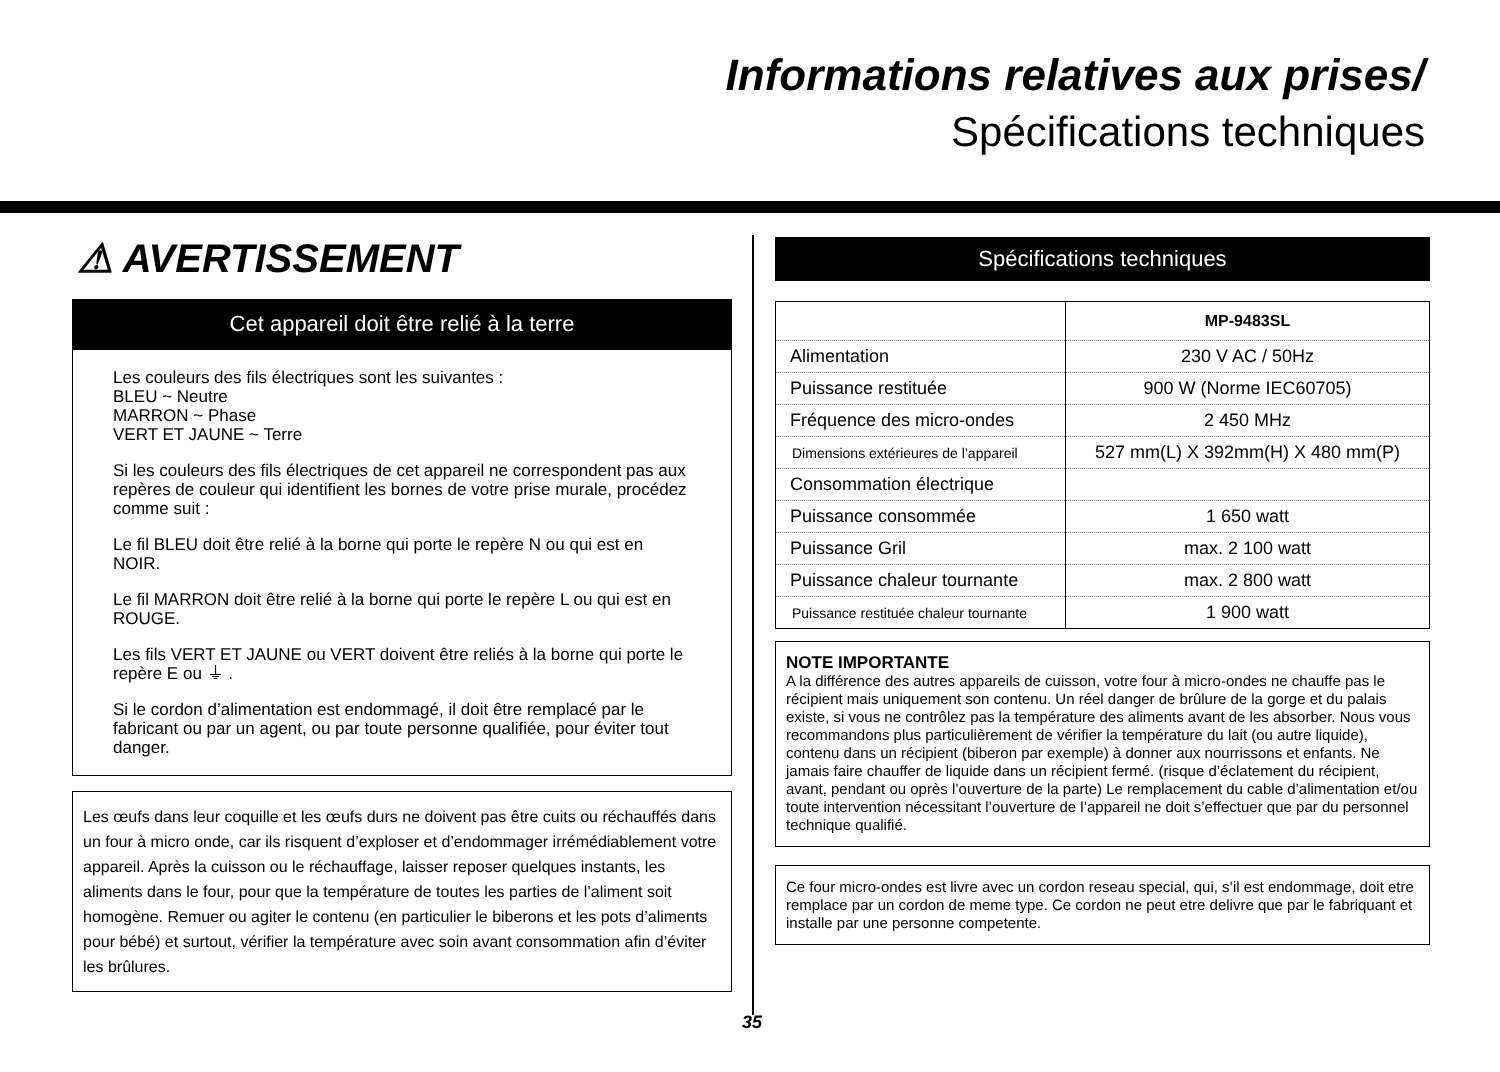Informations relatives aux prises/
Spécifications techniques
⚠ AVERTISSEMENT
Cet appareil doit être relié à la terre
Les couleurs des fils électriques sont les suivantes :
BLEU ~ Neutre
MARRON ~ Phase
VERT ET JAUNE ~ Terre
Si les couleurs des fils électriques de cet appareil ne correspondent pas aux repères de couleur qui identifient les bornes de votre prise murale, procédez comme suit :
Le fil BLEU doit être relié à la borne qui porte le repère N ou qui est en NOIR.
Le fil MARRON doit être relié à la borne qui porte le repère L ou qui est en ROUGE.
Les fils VERT ET JAUNE ou VERT doivent être reliés à la borne qui porte le repère E ou ⏚ .
Si le cordon d’alimentation est endommagé, il doit être remplacé par le fabricant ou par un agent, ou par toute personne qualifiée, pour éviter tout danger.
Les œufs dans leur coquille et les œufs durs ne doivent pas être cuits ou réchauffés dans un four à micro onde, car ils risquent d’exploser et d’endommager irrémédiablement votre appareil. Après la cuisson ou le réchauffage, laisser reposer quelques instants, les aliments dans le four, pour que la température de toutes les parties de l’aliment soit homogène. Remuer ou agiter le contenu (en particulier le biberons et les pots d’aliments pour bébé) et surtout, vérifier la température avec soin avant consommation afin d’éviter les brûlures.
Spécifications techniques
| | MP-9483SL |
| --- | --- |
| Alimentation | 230 V AC / 50Hz |
| Puissance restituée | 900 W (Norme IEC60705) |
| Fréquence des micro-ondes | 2 450 MHz |
| Dimensions extérieures de l’appareil | 527 mm(L) X 392mm(H) X 480 mm(P) |
| Consommation électrique | |
| Puissance consommée | 1 650 watt |
| Puissance Gril | max. 2 100 watt |
| Puissance chaleur tournante | max. 2 800 watt |
| Puissance restituée chaleur tournante | 1 900 watt |
NOTE IMPORTANTE
A la différence des autres appareils de cuisson, votre four à micro-ondes ne chauffe pas le récipient mais uniquement son contenu. Un réel danger de brûlure de la gorge et du palais existe, si vous ne contrôlez pas la température des aliments avant de les absorber. Nous vous recommandons plus particulièrement de vérifier la température du lait (ou autre liquide), contenu dans un récipient (biberon par exemple) à donner aux nourrissons et enfants. Ne jamais faire chauffer de liquide dans un récipient fermé. (risque d’éclatement du récipient, avant, pendant ou oprès l’ouverture de la parte) Le remplacement du cable d’alimentation et/ou toute intervention nécessitant l’ouverture de l’appareil ne doit s’effectuer que par du personnel technique qualifié.
Ce four micro-ondes est livre avec un cordon reseau special, qui, s’il est endommage, doit etre remplace par un cordon de meme type. Ce cordon ne peut etre delivre que par le fabriquant et installe par une personne competente.
35